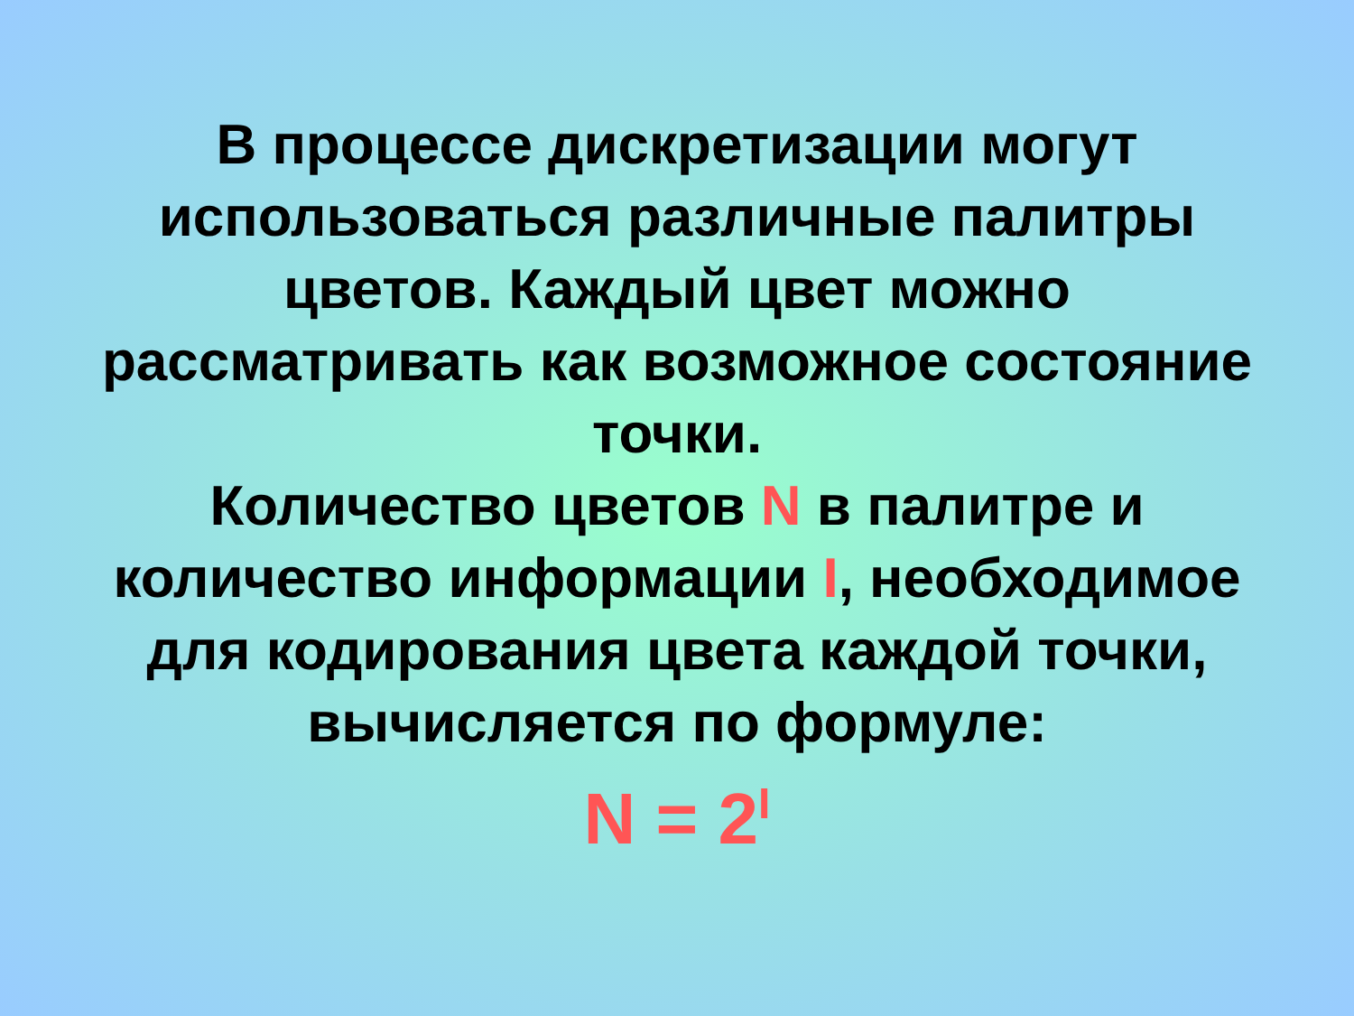В процессе дискретизации могут использоваться различные палитры цветов. Каждый цвет можно рассматривать как возможное состояние точки.
Количество цветов N в палитре и количество информации I, необходимое для кодирования цвета каждой точки, вычисляется по формуле:
N = 2<sup>I</sup>